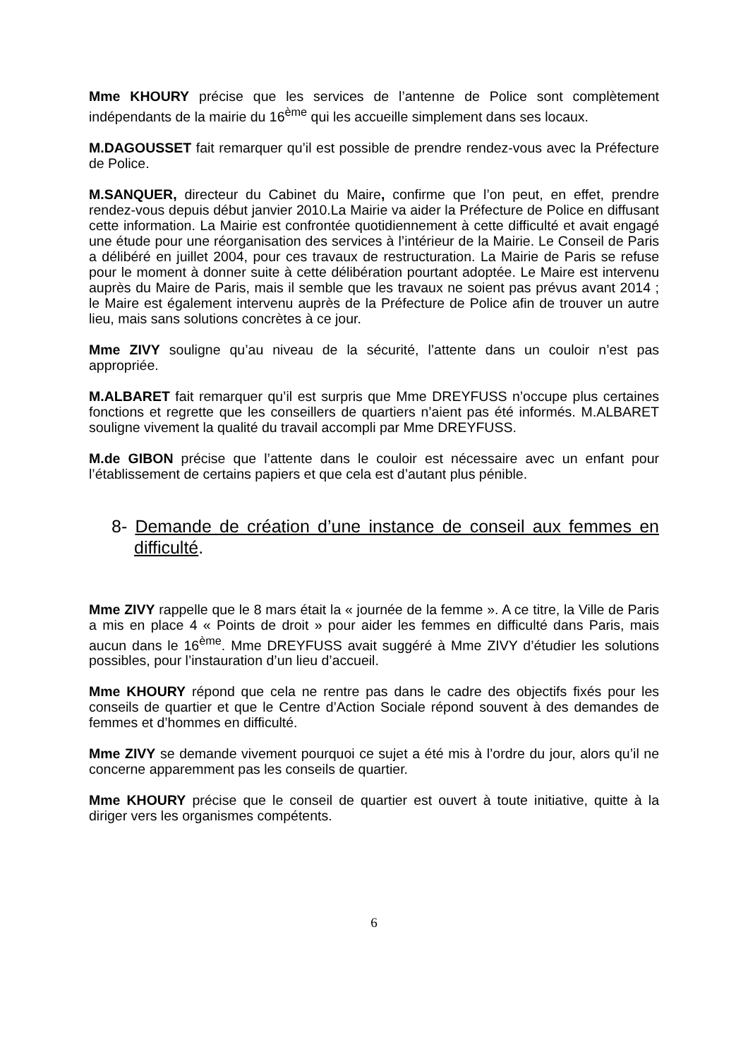Mme KHOURY précise que les services de l’antenne de Police sont complètement indépendants de la mairie du 16<sup>ème</sup> qui les accueille simplement dans ses locaux.
M.DAGOUSSET fait remarquer qu’il est possible de prendre rendez-vous avec la Préfecture de Police.
M.SANQUER, directeur du Cabinet du Maire, confirme que l’on peut, en effet, prendre rendez-vous depuis début janvier 2010.La Mairie va aider la Préfecture de Police en diffusant cette information. La Mairie est confrontée quotidiennement à cette difficulté et avait engagé une étude pour une réorganisation des services à l’intérieur de la Mairie. Le Conseil de Paris a délibéré en juillet 2004, pour ces travaux de restructuration. La Mairie de Paris se refuse pour le moment à donner suite à cette délibération pourtant adoptée. Le Maire est intervenu auprès du Maire de Paris, mais il semble que les travaux ne soient pas prévus avant 2014 ; le Maire est également intervenu auprès de la Préfecture de Police afin de trouver un autre lieu, mais sans solutions concrètes à ce jour.
Mme ZIVY souligne qu’au niveau de la sécurité, l’attente dans un couloir n’est pas appropriée.
M.ALBARET fait remarquer qu’il est surpris que Mme DREYFUSS n’occupe plus certaines fonctions et regrette que les conseillers de quartiers n’aient pas été informés. M.ALBARET souligne vivement la qualité du travail accompli par Mme DREYFUSS.
M.de GIBON précise que l’attente dans le couloir est nécessaire avec un enfant pour l’établissement de certains papiers et que cela est d’autant plus pénible.
8- Demande de création d’une instance de conseil aux femmes en difficulté.
Mme ZIVY rappelle que le 8 mars était la « journée de la femme ». A ce titre, la Ville de Paris a mis en place 4 « Points de droit » pour aider les femmes en difficulté dans Paris, mais aucun dans le 16<sup>ème</sup>. Mme DREYFUSS avait suggéré à Mme ZIVY d’étudier les solutions possibles, pour l’instauration d’un lieu d’accueil.
Mme KHOURY répond que cela ne rentre pas dans le cadre des objectifs fixés pour les conseils de quartier et que le Centre d’Action Sociale répond souvent à des demandes de femmes et d’hommes en difficulté.
Mme ZIVY se demande vivement pourquoi ce sujet a été mis à l’ordre du jour, alors qu’il ne concerne apparemment pas les conseils de quartier.
Mme KHOURY précise que le conseil de quartier est ouvert à toute initiative, quitte à la diriger vers les organismes compétents.
6